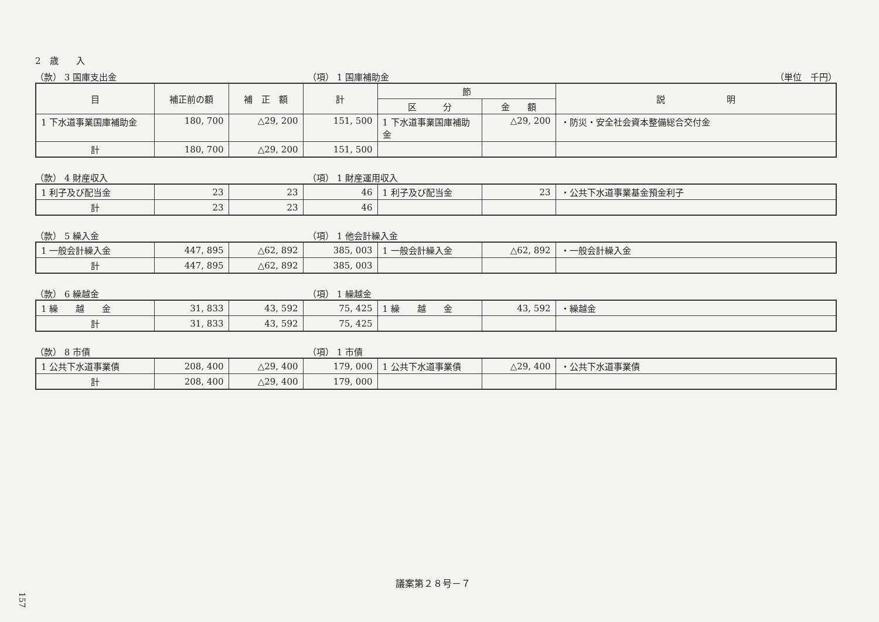2　歳　　入
（款） 3 国庫支出金 （項） 1 国庫補助金 （単位　千円）
| 目 | 補正前の額 | 補 正 額 | 計 | 節 | | 説 明 |
| --- | --- | --- | --- | --- | --- | --- |
| | | | | 区 分 | 金 額 | |
| 1 下水道事業国庫補助金 | 180, 700 | △29, 200 | 151, 500 | 1 下水道事業国庫補助金 | △29, 200 | ・防災・安全社会資本整備総合交付金 |
| 計 | 180, 700 | △29, 200 | 151, 500 | | | |
（款） 4 財産収入 （項） 1 財産運用収入
| 1 利子及び配当金 | 23 | 23 | 46 | 1 利子及び配当金 | 23 | ・公共下水道事業基金預金利子 |
| 計 | 23 | 23 | 46 | | | |
（款） 5 繰入金 （項） 1 他会計繰入金
| 1 一般会計繰入金 | 447, 895 | △62, 892 | 385, 003 | 1 一般会計繰入金 | △62, 892 | ・一般会計繰入金 |
| 計 | 447, 895 | △62, 892 | 385, 003 | | | |
（款） 6 繰越金 （項） 1 繰越金
| 1 繰 越 金 | 31, 833 | 43, 592 | 75, 425 | 1 繰 越 金 | 43, 592 | ・繰越金 |
| 計 | 31, 833 | 43, 592 | 75, 425 | | | |
（款） 8 市債 （項） 1 市債
| 1 公共下水道事業債 | 208, 400 | △29, 400 | 179, 000 | 1 公共下水道事業債 | △29, 400 | ・公共下水道事業債 |
| 計 | 208, 400 | △29, 400 | 179, 000 | | | |
議案第２８号－７
157